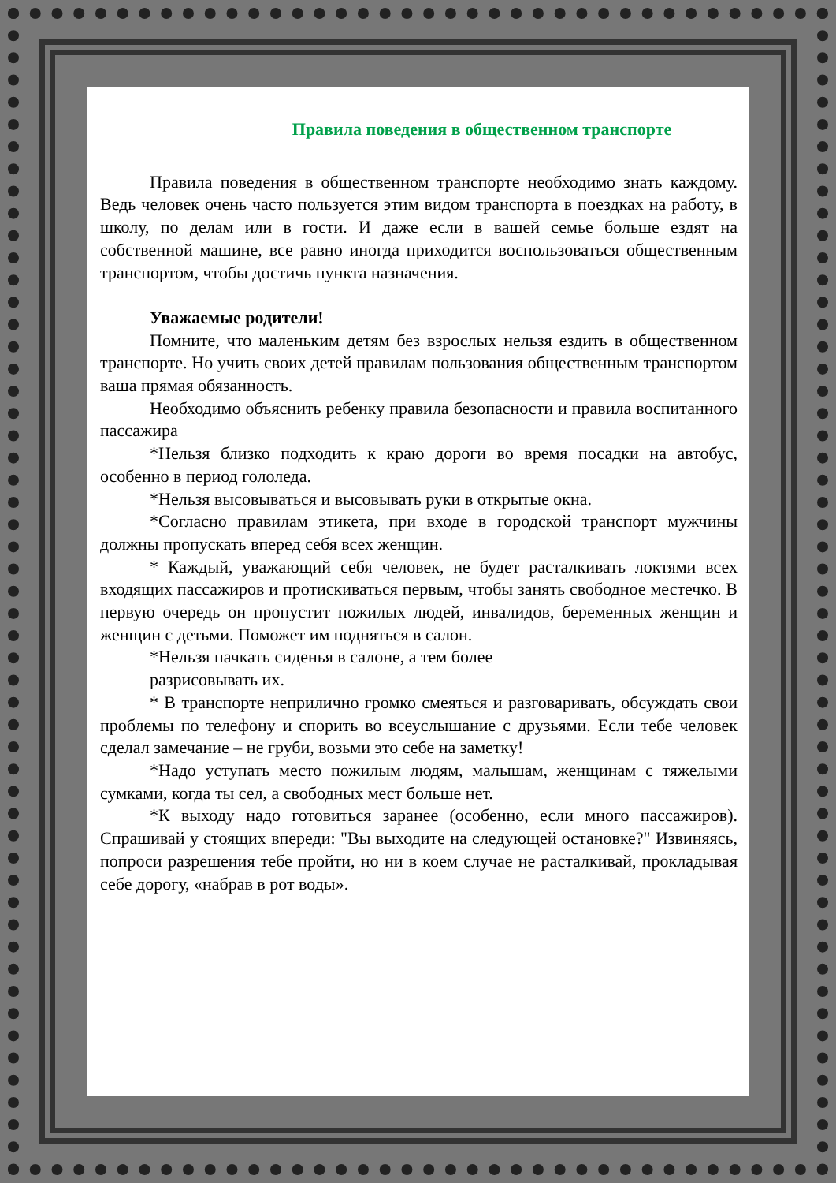Правила поведения в общественном транспорте
Правила поведения в общественном транспорте необходимо знать каждому. Ведь человек очень часто пользуется этим видом транспорта в поездках на работу, в школу, по делам или в гости. И даже если в вашей семье больше ездят на собственной машине, все равно иногда приходится воспользоваться общественным транспортом, чтобы достичь пункта назначения.
Уважаемые родители!
Помните, что маленьким детям без взрослых нельзя ездить в общественном транспорте. Но учить своих детей правилам пользования общественным транспортом ваша прямая обязанность.
Необходимо объяснить ребенку правила безопасности и правила воспитанного пассажира
*Нельзя близко подходить к краю дороги во время посадки на автобус, особенно в период гололеда.
*Нельзя высовываться и высовывать руки в открытые окна.
*Согласно правилам этикета, при входе в городской транспорт мужчины должны пропускать вперед себя всех женщин.
* Каждый, уважающий себя человек, не будет расталкивать локтями всех входящих пассажиров и протискиваться первым, чтобы занять свободное местечко. В первую очередь он пропустит пожилых людей, инвалидов, беременных женщин и женщин с детьми. Поможет им подняться в салон.
*Нельзя пачкать сиденья в салоне, а тем более
разрисовывать их.
* В транспорте неприлично громко смеяться и разговаривать, обсуждать свои проблемы по телефону и спорить во всеуслышание с друзьями. Если тебе человек сделал замечание – не груби, возьми это себе на заметку!
*Надо уступать место пожилым людям, малышам, женщинам с тяжелыми сумками, когда ты сел, а свободных мест больше нет.
*К выходу надо готовиться заранее (особенно, если много пассажиров). Спрашивай у стоящих впереди: "Вы выходите на следующей остановке?" Извиняясь, попроси разрешения тебе пройти, но ни в коем случае не расталкивай, прокладывая себе дорогу, «набрав в рот воды».